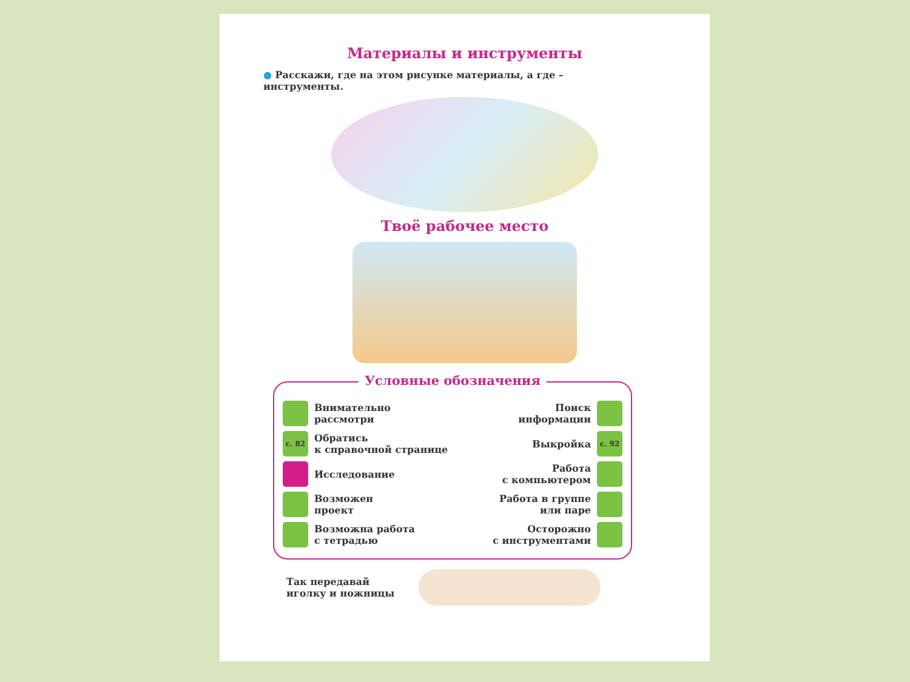Материалы и инструменты
● Расскажи, где на этом рисунке материалы, а где – инструменты.
Твоё рабочее место
Условные обозначения
Внимательно
рассмотри
Поиск
информации
с. 82
Обратись
к справочной странице
Выкройка
с. 92
Исследование
Работа
с компьютером
Возможен
проект
Работа в группе
или паре
Возможна работа
с тетрадью
Осторожно
с инструментами
Так передавай
иголку и ножницы